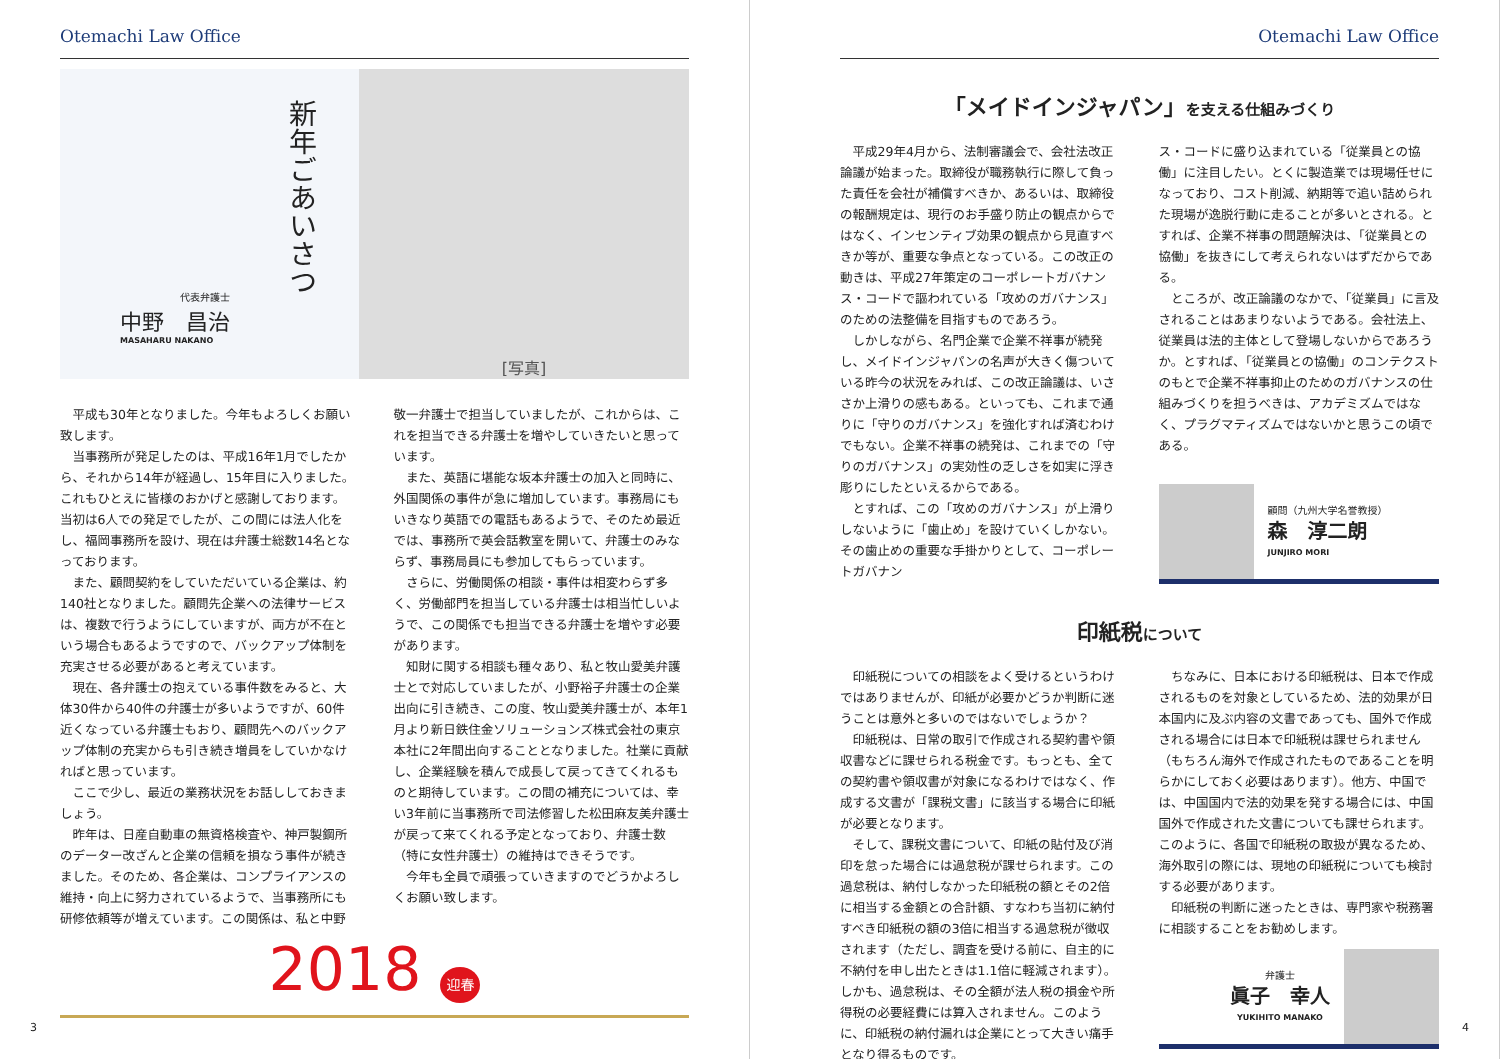Otemachi Law Office
代表弁護士
中野　昌治
MASAHARU NAKANO
新年ごあいさつ
[写真]
平成も30年となりました。今年もよろしくお願い致します。
当事務所が発足したのは、平成16年1月でしたから、それから14年が経過し、15年目に入りました。これもひとえに皆様のおかげと感謝しております。当初は6人での発足でしたが、この間には法人化をし、福岡事務所を設け、現在は弁護士総数14名となっております。
また、顧問契約をしていただいている企業は、約140社となりました。顧問先企業への法律サービスは、複数で行うようにしていますが、両方が不在という場合もあるようですので、バックアップ体制を充実させる必要があると考えています。
現在、各弁護士の抱えている事件数をみると、大体30件から40件の弁護士が多いようですが、60件近くなっている弁護士もおり、顧問先へのバックアップ体制の充実からも引き続き増員をしていかなければと思っています。
ここで少し、最近の業務状況をお話ししておきましょう。
昨年は、日産自動車の無資格検査や、神戸製鋼所のデーター改ざんと企業の信頼を損なう事件が続きました。そのため、各企業は、コンプライアンスの維持・向上に努力されているようで、当事務所にも研修依頼等が増えています。この関係は、私と中野
敬一弁護士で担当していましたが、これからは、これを担当できる弁護士を増やしていきたいと思っています。
また、英語に堪能な坂本弁護士の加入と同時に、外国関係の事件が急に増加しています。事務局にもいきなり英語での電話もあるようで、そのため最近では、事務所で英会話教室を開いて、弁護士のみならず、事務局員にも参加してもらっています。
さらに、労働関係の相談・事件は相変わらず多く、労働部門を担当している弁護士は相当忙しいようで、この関係でも担当できる弁護士を増やす必要があります。
知財に関する相談も種々あり、私と牧山愛美弁護士とで対応していましたが、小野裕子弁護士の企業出向に引き続き、この度、牧山愛美弁護士が、本年1月より新日鉄住金ソリューションズ株式会社の東京本社に2年間出向することとなりました。社業に貢献し、企業経験を積んで成長して戻ってきてくれるものと期待しています。この間の補充については、幸い3年前に当事務所で司法修習した松田麻友美弁護士が戻って来てくれる予定となっており、弁護士数（特に女性弁護士）の維持はできそうです。
今年も全員で頑張っていきますのでどうかよろしくお願い致します。
2018 迎春
3
Otemachi Law Office
「メイドインジャパン」を支える仕組みづくり
平成29年4月から、法制審議会で、会社法改正論議が始まった。取締役が職務執行に際して負った責任を会社が補償すべきか、あるいは、取締役の報酬規定は、現行のお手盛り防止の観点からではなく、インセンティブ効果の観点から見直すべきか等が、重要な争点となっている。この改正の動きは、平成27年策定のコーポレートガバナンス・コードで謳われている「攻めのガバナンス」のための法整備を目指すものであろう。
しかしながら、名門企業で企業不祥事が続発し、メイドインジャパンの名声が大きく傷ついている昨今の状況をみれば、この改正論議は、いささか上滑りの感もある。といっても、これまで通りに「守りのガバナンス」を強化すれば済むわけでもない。企業不祥事の続発は、これまでの「守りのガバナンス」の実効性の乏しさを如実に浮き彫りにしたといえるからである。
とすれば、この「攻めのガバナンス」が上滑りしないように「歯止め」を設けていくしかない。その歯止めの重要な手掛かりとして、コーポレートガバナン
ス・コードに盛り込まれている「従業員との協働」に注目したい。とくに製造業では現場任せになっており、コスト削減、納期等で追い詰められた現場が逸脱行動に走ることが多いとされる。とすれば、企業不祥事の問題解決は、「従業員との協働」を抜きにして考えられないはずだからである。
ところが、改正論議のなかで、「従業員」に言及されることはあまりないようである。会社法上、従業員は法的主体として登場しないからであろうか。とすれば、「従業員との協働」のコンテクストのもとで企業不祥事抑止のためのガバナンスの仕組みづくりを担うべきは、アカデミズムではなく、プラグマティズムではないかと思うこの頃である。
顧問（九州大学名誉教授）
森　淳二朗
JUNJIRO MORI
印紙税について
印紙税についての相談をよく受けるというわけではありませんが、印紙が必要かどうか判断に迷うことは意外と多いのではないでしょうか？
印紙税は、日常の取引で作成される契約書や領収書などに課せられる税金です。もっとも、全ての契約書や領収書が対象になるわけではなく、作成する文書が「課税文書」に該当する場合に印紙が必要となります。
そして、課税文書について、印紙の貼付及び消印を怠った場合には過怠税が課せられます。この過怠税は、納付しなかった印紙税の額とその2倍に相当する金額との合計額、すなわち当初に納付すべき印紙税の額の3倍に相当する過怠税が徴収されます（ただし、調査を受ける前に、自主的に不納付を申し出たときは1.1倍に軽減されます）。しかも、過怠税は、その全額が法人税の損金や所得税の必要経費には算入されません。このように、印紙税の納付漏れは企業にとって大きい痛手となり得るものです。
ちなみに、日本における印紙税は、日本で作成されるものを対象としているため、法的効果が日本国内に及ぶ内容の文書であっても、国外で作成される場合には日本で印紙税は課せられません（もちろん海外で作成されたものであることを明らかにしておく必要はあります）。他方、中国では、中国国内で法的効果を発する場合には、中国国外で作成された文書についても課せられます。このように、各国で印紙税の取扱が異なるため、海外取引の際には、現地の印紙税についても検討する必要があります。
印紙税の判断に迷ったときは、専門家や税務署に相談することをお勧めします。
弁護士
眞子　幸人
YUKIHITO MANAKO
4